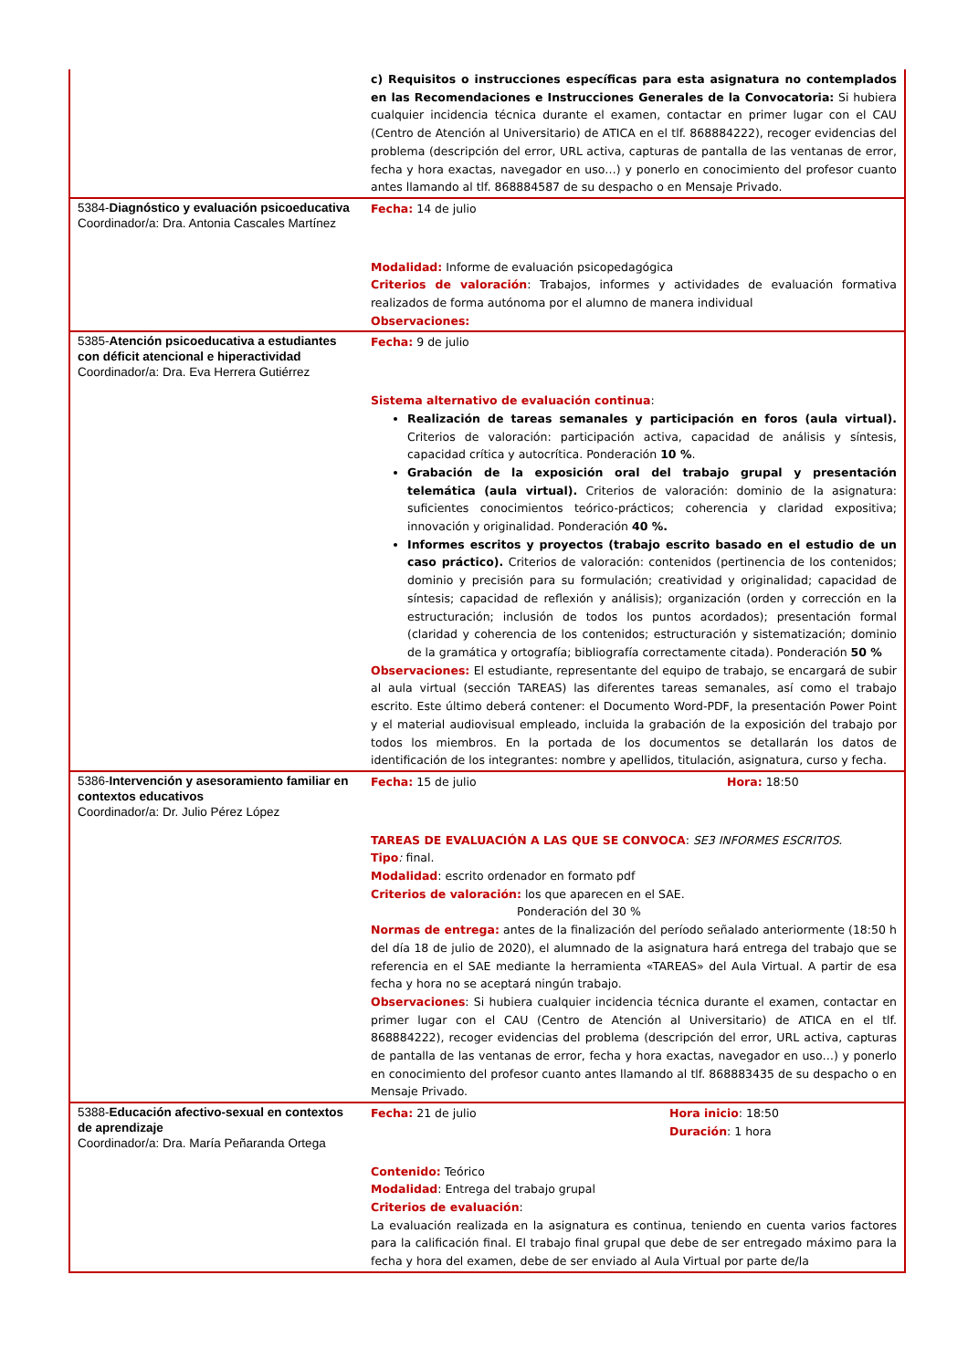| | c) Requisitos o instrucciones específicas para esta asignatura no contemplados en las Recomendaciones e Instrucciones Generales de la Convocatoria: Si hubiera cualquier incidencia técnica durante el examen, contactar en primer lugar con el CAU (Centro de Atención al Universitario) de ATICA en el tlf. 868884222), recoger evidencias del problema (descripción del error, URL activa, capturas de pantalla de las ventanas de error, fecha y hora exactas, navegador en uso…) y ponerlo en conocimiento del profesor cuanto antes llamando al tlf. 868884587 de su despacho o en Mensaje Privado. |
| 5384- Diagnóstico y evaluación psicoeducativa Coordinador/a: Dra. Antonia Cascales Martínez | Fecha: 14 de julio Modalidad: Informe de evaluación psicopedagógica Criterios de valoración : Trabajos, informes y actividades de evaluación formativa realizados de forma autónoma por el alumno de manera individual Observaciones: |
| 5385- Atención psicoeducativa a estudiantes con déficit atencional e hiperactividad Coordinador/a: Dra. Eva Herrera Gutiérrez | Fecha: 9 de julio Sistema alternativo de evaluación continua : Realización de tareas semanales y participación en foros (aula virtual). Criterios de valoración: participación activa, capacidad de análisis y síntesis, capacidad crítica y autocrítica. Ponderación 10 % . Grabación de la exposición oral del trabajo grupal y presentación telemática (aula virtual). Criterios de valoración: dominio de la asignatura: suficientes conocimientos teórico-prácticos; coherencia y claridad expositiva; innovación y originalidad. Ponderación 40 %. Informes escritos y proyectos (trabajo escrito basado en el estudio de un caso práctico). Criterios de valoración: contenidos (pertinencia de los contenidos; dominio y precisión para su formulación; creatividad y originalidad; capacidad de síntesis; capacidad de reflexión y análisis); organización (orden y corrección en la estructuración; inclusión de todos los puntos acordados); presentación formal (claridad y coherencia de los contenidos; estructuración y sistematización; dominio de la gramática y ortografía; bibliografía correctamente citada). Ponderación 50 % Observaciones: El estudiante, representante del equipo de trabajo, se encargará de subir al aula virtual (sección TAREAS) las diferentes tareas semanales, así como el trabajo escrito. Este último deberá contener: el Documento Word-PDF, la presentación Power Point y el material audiovisual empleado, incluida la grabación de la exposición del trabajo por todos los miembros. En la portada de los documentos se detallarán los datos de identificación de los integrantes: nombre y apellidos, titulación, asignatura, curso y fecha. |
| 5386- Intervención y asesoramiento familiar en contextos educativos Coordinador/a: Dr. Julio Pérez López | Fecha: 15 de julio Hora: 18:50 TAREAS DE EVALUACIÓN A LAS QUE SE CONVOCA : SE3 INFORMES ESCRITOS. Tipo : final. Modalidad : escrito ordenador en formato pdf Criterios de valoración: los que aparecen en el SAE. Ponderación del 30 % Normas de entrega: antes de la finalización del período señalado anteriormente (18:50 h del día 18 de julio de 2020), el alumnado de la asignatura hará entrega del trabajo que se referencia en el SAE mediante la herramienta «TAREAS» del Aula Virtual. A partir de esa fecha y hora no se aceptará ningún trabajo. Observaciones : Si hubiera cualquier incidencia técnica durante el examen, contactar en primer lugar con el CAU (Centro de Atención al Universitario) de ATICA en el tlf. 868884222), recoger evidencias del problema (descripción del error, URL activa, capturas de pantalla de las ventanas de error, fecha y hora exactas, navegador en uso…) y ponerlo en conocimiento del profesor cuanto antes llamando al tlf. 868883435 de su despacho o en Mensaje Privado. |
| 5388- Educación afectivo-sexual en contextos de aprendizaje Coordinador/a: Dra. María Peñaranda Ortega | Fecha: 21 de julio Hora inicio : 18:50 Duración : 1 hora Contenido: Teórico Modalidad : Entrega del trabajo grupal Criterios de evaluación : La evaluación realizada en la asignatura es continua, teniendo en cuenta varios factores para la calificación final. El trabajo final grupal que debe de ser entregado máximo para la fecha y hora del examen, debe de ser enviado al Aula Virtual por parte de/la |